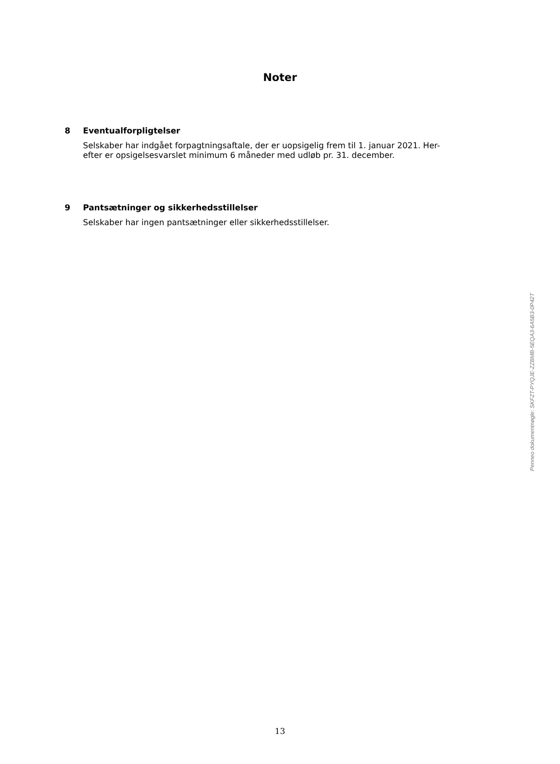Noter
8 Eventualforpligtelser
Selskaber har indgået forpagtningsaftale, der er uopsigelig frem til 1. januar 2021. Her-
efter er opsigelsesvarslet minimum 6 måneder med udløb pr. 31. december.
9 Pantsætninger og sikkerhedsstillelser
Selskaber har ingen pantsætninger eller sikkerhedsstillelser.
Penneo dokumentnøgle: SKFZT-PYQJE-ZZBMB-5EQA3-6A5B3-0P42T
13